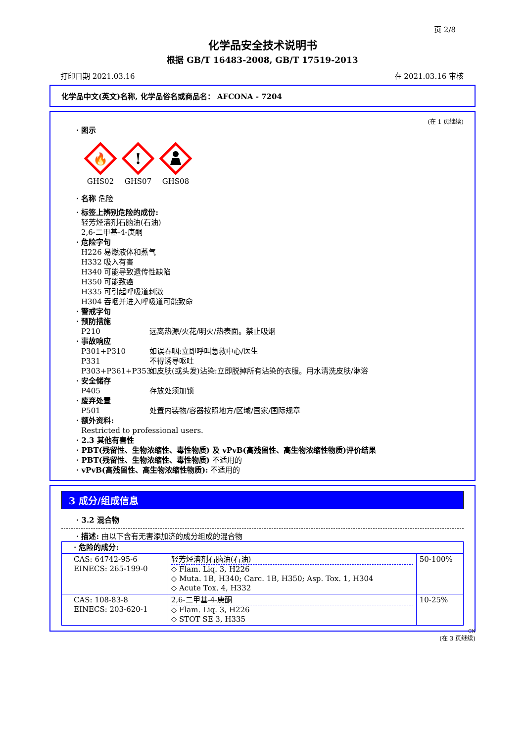页 2/8
化学品安全技术说明书
根据 GB/T 16483-2008, GB/T 17519-2013
打印日期 2021.03.16 在 2021.03.16 审核
化学品中文(英文)名称, 化学品俗名或商品名： AFCONA - 7204
(在 1 页继续)
· 图示
🔥
GHS02
!
GHS07
GHS08
· 名称 危险
· 标签上辨别危险的成份:
轻芳烃溶剂石脑油(石油)
2,6-二甲基-4-庚酮
· 危险字句
H226 易燃液体和蒸气
H332 吸入有害
H340 可能导致遗传性缺陷
H350 可能致癌
H335 可引起呼吸道刺激
H304 吞咽并进入呼吸道可能致命
· 警戒字句
· 预防措施
P210 远离热源/火花/明火/热表面。禁止吸烟
· 事故响应
P301+P310 如误吞咽:立即呼叫急救中心/医生
P331 不得诱导呕吐
P303+P361+P353 如皮肤(或头发)沾染:立即脱掉所有沾染的衣服。用水清洗皮肤/淋浴
· 安全储存
P405 存放处须加锁
· 废弃处置
P501 处置内装物/容器按照地方/区域/国家/国际规章
· 额外资料:
Restricted to professional users.
· 2.3 其他有害性
· PBT(残留性、生物浓缩性、毒性物质) 及 vPvB(高残留性、高生物浓缩性物质)评价结果
· PBT(残留性、生物浓缩性、毒性物质) 不适用的
· vPvB(高残留性、高生物浓缩性物质): 不适用的
3 成分/组成信息
· 3.2 混合物
· 描述: 由以下含有无害添加济的成分组成的混合物
| · 危险的成分: | | |
| CAS: 64742-95-6 EINECS: 265-199-0 | 轻芳烃溶剂石脑油(石油) ◇ Flam. Liq. 3, H226 ◇ Muta. 1B, H340; Carc. 1B, H350; Asp. Tox. 1, H304 ◇ Acute Tox. 4, H332 | 50-100% |
| CAS: 108-83-8 EINECS: 203-620-1 | 2,6-二甲基-4-庚酮 ◇ Flam. Liq. 3, H226 ◇ STOT SE 3, H335 | 10-25% |
CN
(在 3 页继续)